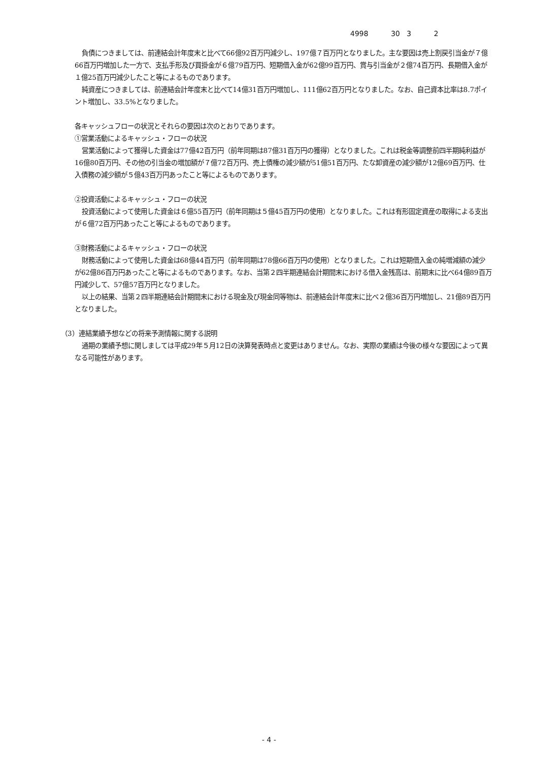4998 30 3 2
負債につきましては、前連結会計年度末と比べて66億92百万円減少し、197億７百万円となりました。主な要因は売上割戻引当金が７億66百万円増加した一方で、支払手形及び買掛金が６億79百万円、短期借入金が62億99百万円、賞与引当金が２億74百万円、長期借入金が１億25百万円減少したこと等によるものであります。
純資産につきましては、前連結会計年度末と比べて14億31百万円増加し、111億62百万円となりました。なお、自己資本比率は8.7ポイント増加し、33.5%となりました。
各キャッシュフローの状況とそれらの要因は次のとおりであります。
①営業活動によるキャッシュ・フローの状況
営業活動によって獲得した資金は77億42百万円（前年同期は87億31百万円の獲得）となりました。これは税金等調整前四半期純利益が16億80百万円、その他の引当金の増加額が７億72百万円、売上債権の減少額が51億51百万円、たな卸資産の減少額が12億69百万円、仕入債務の減少額が５億43百万円あったこと等によるものであります。
②投資活動によるキャッシュ・フローの状況
投資活動によって使用した資金は６億55百万円（前年同期は５億45百万円の使用）となりました。これは有形固定資産の取得による支出が６億72百万円あったこと等によるものであります。
③財務活動によるキャッシュ・フローの状況
財務活動によって使用した資金は68億44百万円（前年同期は78億66百万円の使用）となりました。これは短期借入金の純増減額の減少が62億86百万円あったこと等によるものであります。なお、当第２四半期連結会計期間末における借入金残高は、前期末に比べ64億89百万円減少して、57億57百万円となりました。
以上の結果、当第２四半期連結会計期間末における現金及び現金同等物は、前連結会計年度末に比べ２億36百万円増加し、21億89百万円となりました。
（3）連結業績予想などの将来予測情報に関する説明
通期の業績予想に関しましては平成29年５月12日の決算発表時点と変更はありません。なお、実際の業績は今後の様々な要因によって異なる可能性があります。
- 4 -